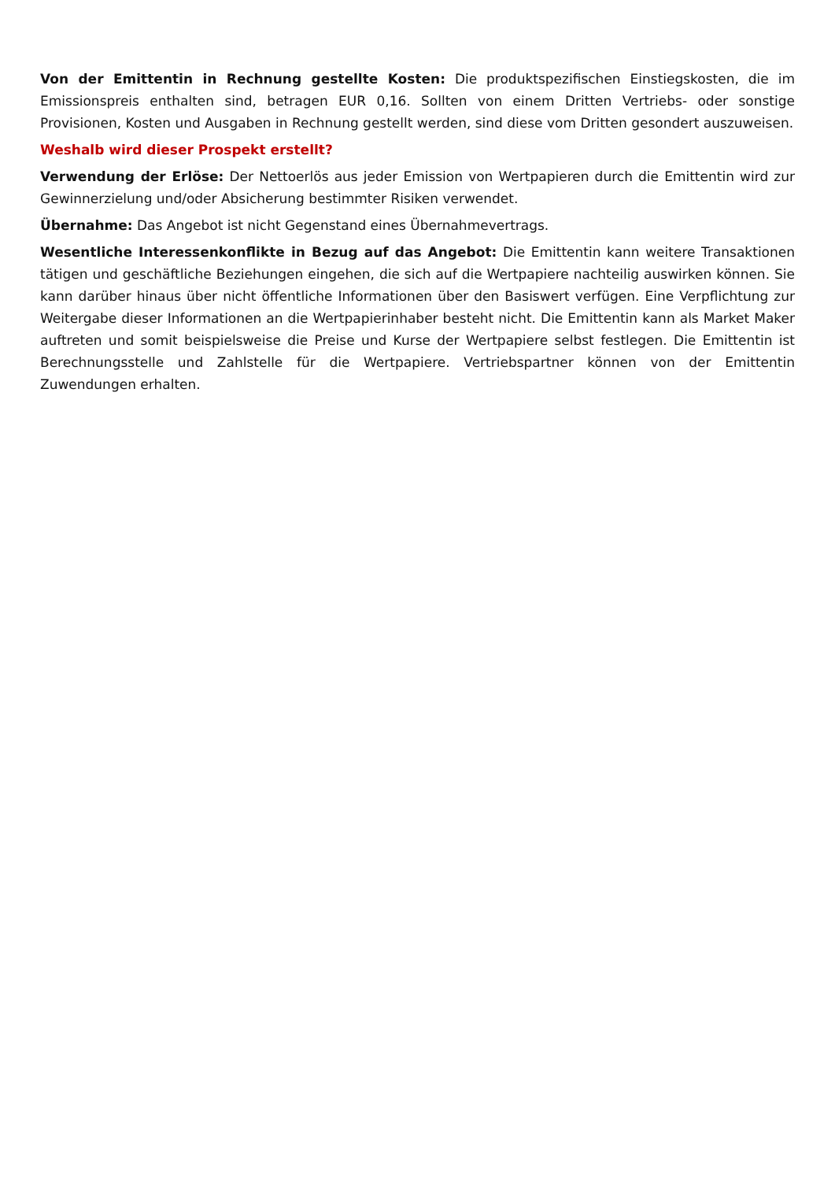Von der Emittentin in Rechnung gestellte Kosten: Die produktspezifischen Einstiegskosten, die im Emissionspreis enthalten sind, betragen EUR 0,16. Sollten von einem Dritten Vertriebs- oder sonstige Provisionen, Kosten und Ausgaben in Rechnung gestellt werden, sind diese vom Dritten gesondert auszuweisen.
Weshalb wird dieser Prospekt erstellt?
Verwendung der Erlöse: Der Nettoerlös aus jeder Emission von Wertpapieren durch die Emittentin wird zur Gewinnerzielung und/oder Absicherung bestimmter Risiken verwendet.
Übernahme: Das Angebot ist nicht Gegenstand eines Übernahmevertrags.
Wesentliche Interessenkonflikte in Bezug auf das Angebot: Die Emittentin kann weitere Transaktionen tätigen und geschäftliche Beziehungen eingehen, die sich auf die Wertpapiere nachteilig auswirken können. Sie kann darüber hinaus über nicht öffentliche Informationen über den Basiswert verfügen. Eine Verpflichtung zur Weitergabe dieser Informationen an die Wertpapierinhaber besteht nicht. Die Emittentin kann als Market Maker auftreten und somit beispielsweise die Preise und Kurse der Wertpapiere selbst festlegen. Die Emittentin ist Berechnungsstelle und Zahlstelle für die Wertpapiere. Vertriebspartner können von der Emittentin Zuwendungen erhalten.